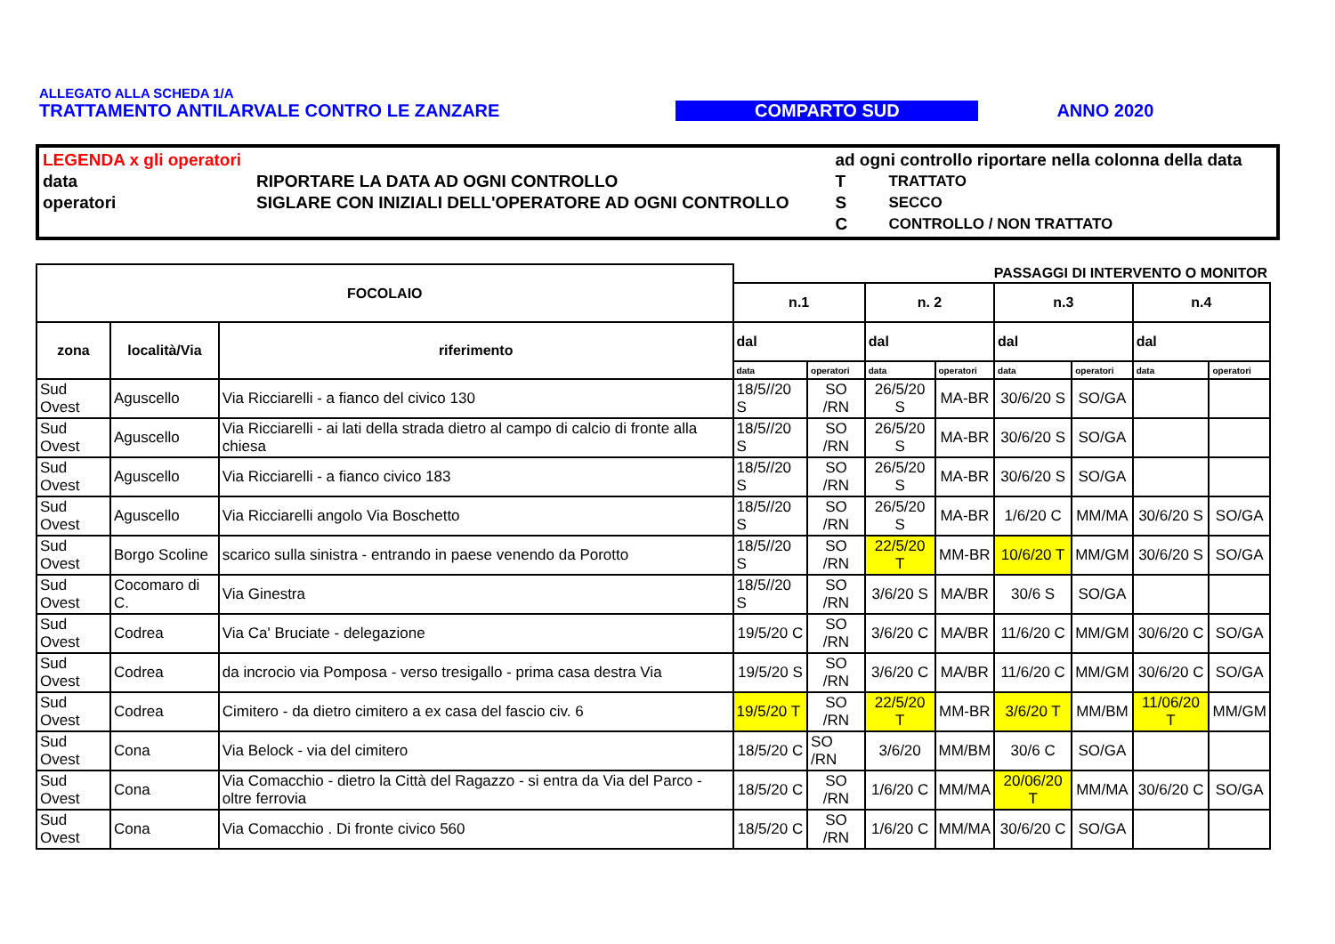ALLEGATO ALLA SCHEDA 1/A
TRATTAMENTO ANTILARVALE CONTRO LE ZANZARE COMPARTO SUD ANNO 2020
| LEGENDA x gli operatori | | ad ogni controllo riportare nella colonna della data | |
| data | RIPORTARE LA DATA AD OGNI CONTROLLO | T | TRATTATO |
| operatori | SIGLARE CON INIZIALI DELL'OPERATORE AD OGNI CONTROLLO | S | SECCO |
| | | C | CONTROLLO / NON TRATTATO |
| FOCOLAIO | | | PASSAGGI DI INTERVENTO O MONITOR | | | | | | | |
| --- | --- | --- | --- | --- | --- | --- | --- | --- | --- | --- |
| | | | n.1 | | n. 2 | | n.3 | | n.4 | |
| zona | località/Via | riferimento | dal | | dal | | dal | | dal | |
| | | | data | operatori | data | operatori | data | operatori | data | operatori |
| Sud Ovest | Aguscello | Via Ricciarelli - a fianco del civico 130 | 18/5//20 S | SO /RN | 26/5/20 S | MA-BR | 30/6/20 S | SO/GA | | |
| Sud Ovest | Aguscello | Via Ricciarelli - ai lati della strada dietro al campo di calcio di fronte alla chiesa | 18/5//20 S | SO /RN | 26/5/20 S | MA-BR | 30/6/20 S | SO/GA | | |
| Sud Ovest | Aguscello | Via Ricciarelli - a fianco civico 183 | 18/5//20 S | SO /RN | 26/5/20 S | MA-BR | 30/6/20 S | SO/GA | | |
| Sud Ovest | Aguscello | Via Ricciarelli angolo Via Boschetto | 18/5//20 S | SO /RN | 26/5/20 S | MA-BR | 1/6/20 C | MM/MA | 30/6/20 S | SO/GA |
| Sud Ovest | Borgo Scoline | scarico sulla sinistra - entrando in paese venendo da Porotto | 18/5//20 S | SO /RN | 22/5/20 T | MM-BR | 10/6/20 T | MM/GM | 30/6/20 S | SO/GA |
| Sud Ovest | Cocomaro di C. | Via Ginestra | 18/5//20 S | SO /RN | 3/6/20 S | MA/BR | 30/6 S | SO/GA | | |
| Sud Ovest | Codrea | Via Ca' Bruciate - delegazione | 19/5/20 C | SO /RN | 3/6/20 C | MA/BR | 11/6/20 C | MM/GM | 30/6/20 C | SO/GA |
| Sud Ovest | Codrea | da incrocio via Pomposa - verso tresigallo - prima casa destra Via | 19/5/20 S | SO /RN | 3/6/20 C | MA/BR | 11/6/20 C | MM/GM | 30/6/20 C | SO/GA |
| Sud Ovest | Codrea | Cimitero - da dietro cimitero a ex casa del fascio civ. 6 | 19/5/20 T | SO /RN | 22/5/20 T | MM-BR | 3/6/20 T | MM/BM | 11/06/20 T | MM/GM |
| Sud Ovest | Cona | Via Belock - via del cimitero | 18/5/20 C | SO /RN | 3/6/20 | MM/BM | 30/6 C | SO/GA | | |
| Sud Ovest | Cona | Via Comacchio - dietro la Città del Ragazzo - si entra da Via del Parco - oltre ferrovia | 18/5/20 C | SO /RN | 1/6/20 C | MM/MA | 20/06/20 T | MM/MA | 30/6/20 C | SO/GA |
| Sud Ovest | Cona | Via Comacchio . Di fronte civico 560 | 18/5/20 C | SO /RN | 1/6/20 C | MM/MA | 30/6/20 C | SO/GA | | |